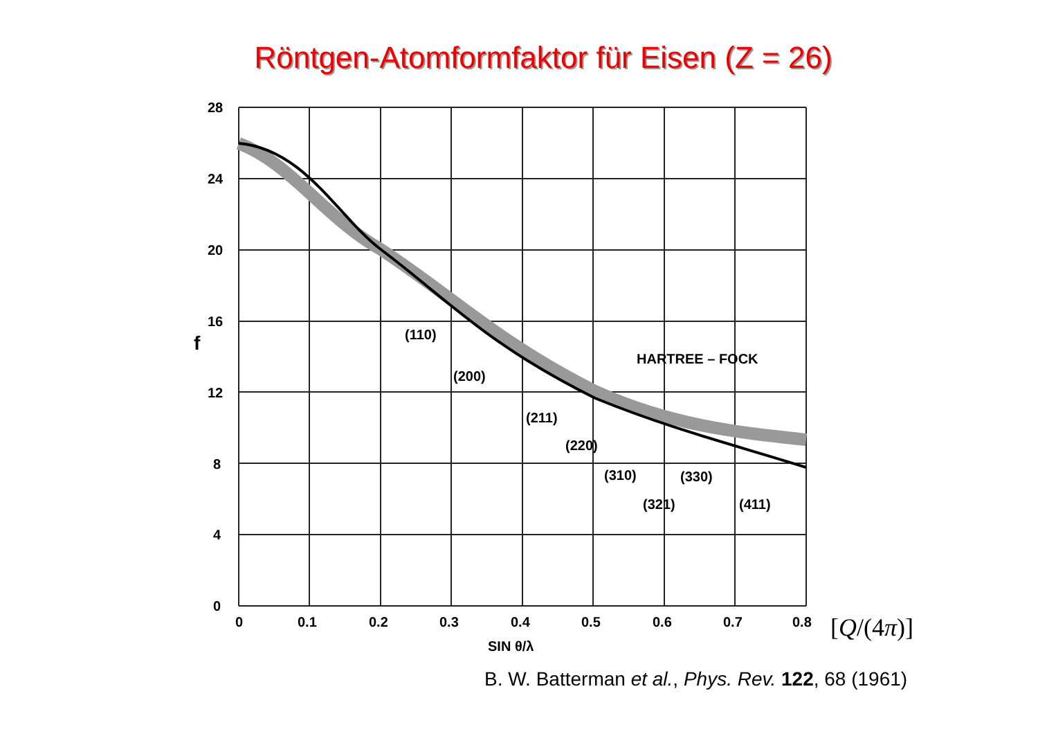Röntgen-Atomformfaktor für Eisen (Z = 26)
28
24
20
16
12
8
4
0
f
0
0.1
0.2
0.3
0.4
0.5
0.6
0.7
0.8
SIN θ/λ
(110)
(200)
(211)
(220)
(310)
(330)
(321)
(411)
HARTREE – FOCK
[Q/(4π)]
B. W. Batterman et al., Phys. Rev. 122, 68 (1961)